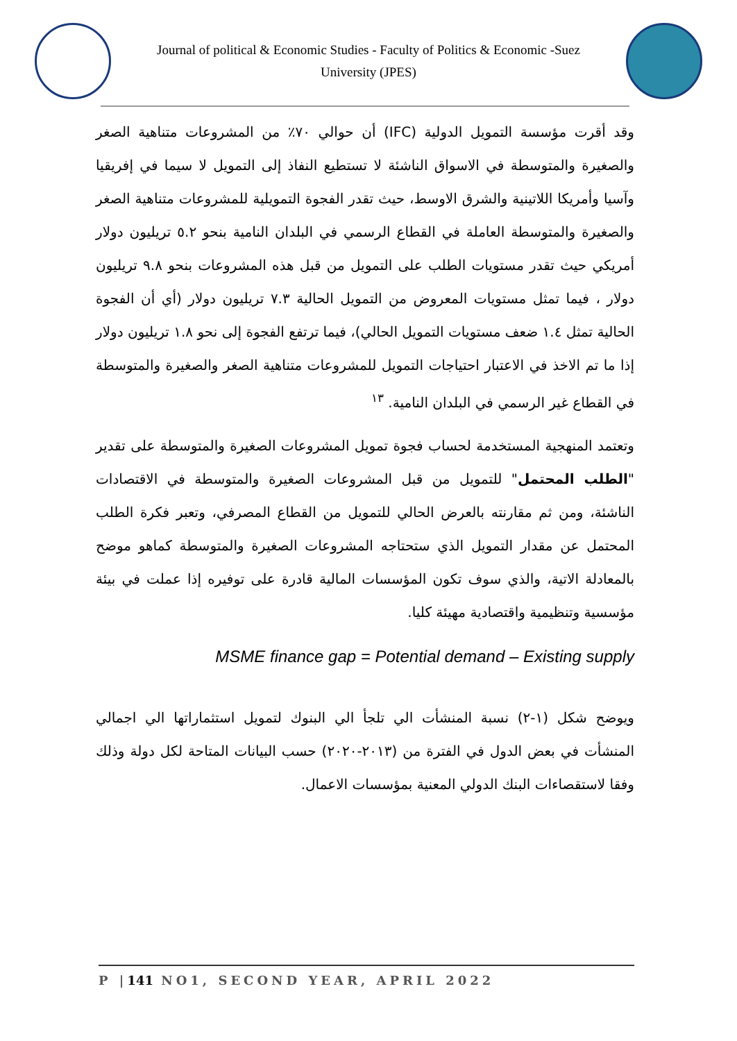Journal of political & Economic Studies - Faculty of Politics & Economic -Suez
University (JPES)
وقد أقرت مؤسسة التمويل الدولية (IFC) أن حوالي ٧٠٪ من المشروعات متناهية الصغر والصغيرة والمتوسطة في الاسواق الناشئة لا تستطيع النفاذ إلى التمويل لا سيما في إفريقيا وآسيا وأمريكا اللاتينية والشرق الاوسط، حيث تقدر الفجوة التمويلية للمشروعات متناهية الصغر والصغيرة والمتوسطة العاملة في القطاع الرسمي في البلدان النامية بنحو ٥.٢ تريليون دولار أمريكي حيث تقدر مستويات الطلب على التمويل من قبل هذه المشروعات بنحو ٩.٨ تريليون دولار ، فيما تمثل مستويات المعروض من التمويل الحالية ٧.٣ تريليون دولار (أي أن الفجوة الحالية تمثل ١.٤ ضعف مستويات التمويل الحالي)، فيما ترتفع الفجوة إلى نحو ١.٨ تريليون دولار إذا ما تم الاخذ في الاعتبار احتياجات التمويل للمشروعات متناهية الصغر والصغيرة والمتوسطة في القطاع غير الرسمي في البلدان النامية. <sup>١٣</sup>
وتعتمد المنهجية المستخدمة لحساب فجوة تمويل المشروعات الصغيرة والمتوسطة على تقدير "الطلب المحتمل" للتمويل من قبل المشروعات الصغيرة والمتوسطة في الاقتصادات الناشئة، ومن ثم مقارنته بالعرض الحالي للتمويل من القطاع المصرفي، وتعبر فكرة الطلب المحتمل عن مقدار التمويل الذي ستحتاجه المشروعات الصغيرة والمتوسطة كماهو موضح بالمعادلة الاتية، والذي سوف تكون المؤسسات المالية قادرة على توفيره إذا عملت في بيئة مؤسسية وتنظيمية واقتصادية مهيئة كليا.
MSME finance gap = Potential demand – Existing supply
ويوضح شكل (١-٢) نسبة المنشأت الي تلجأ الي البنوك لتمويل استثماراتها الي اجمالي المنشأت في بعض الدول في الفترة من (٢٠١٣-٢٠٢٠) حسب البيانات المتاحة لكل دولة وذلك وفقا لاستقصاءات البنك الدولي المعنية بمؤسسات الاعمال.
P |141 NO1, SECOND YEAR, APRIL 2022